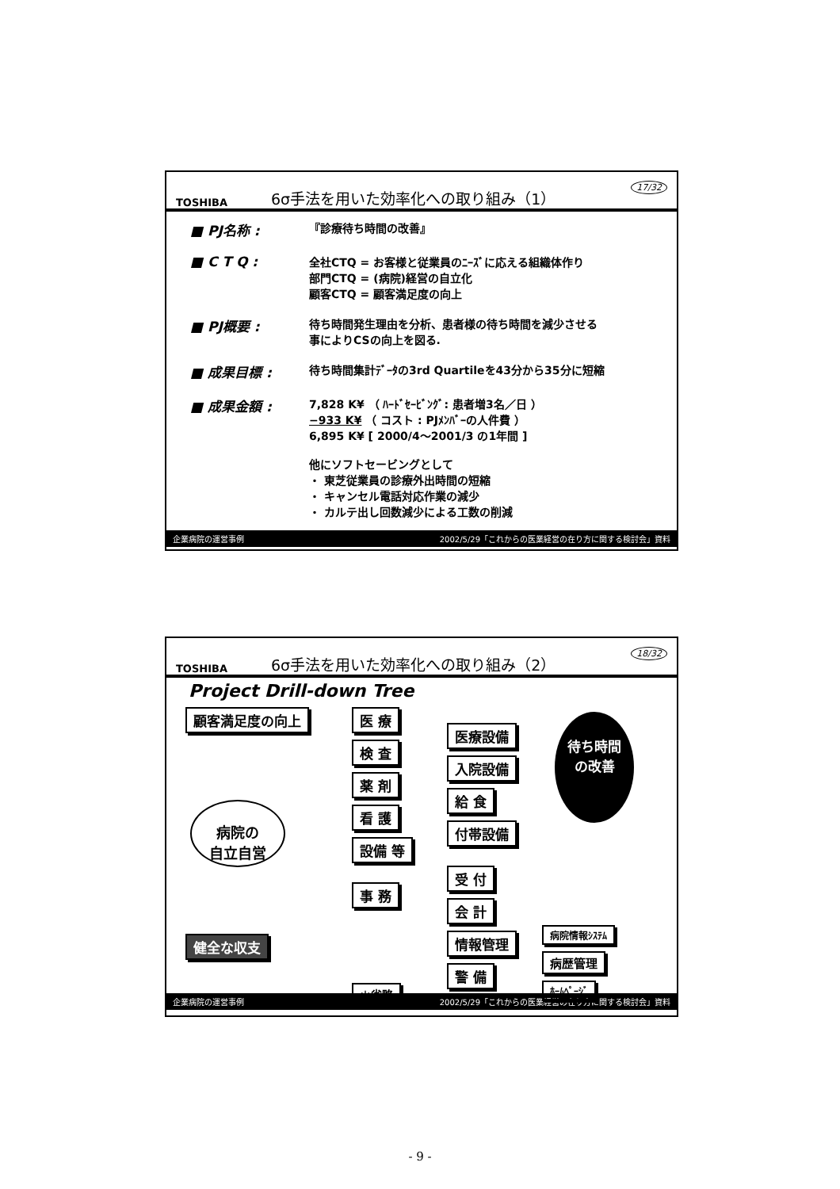TOSHIBA 6σ手法を用いた効率化への取り組み（1） 17/32
■ PJ名称 : 『診療待ち時間の改善』
■ C T Q : 全社CTQ = お客様と従業員のﾆｰｽﾞに応える組織体作り
部門CTQ = (病院)経営の自立化
顧客CTQ = 顧客満足度の向上
■ PJ概要 : 待ち時間発生理由を分析、患者様の待ち時間を減少させる
事によりCSの向上を図る.
■ 成果目標 : 待ち時間集計ﾃﾞｰﾀの3rd Quartileを43分から35分に短縮
■ 成果金額 : 7,828 K¥ （ ﾊｰﾄﾞｾｰﾋﾞﾝｸﾞ: 患者増3名／日 ）
−933 K¥ （ コスト : PJﾒﾝﾊﾞｰの人件費 ）
6,895 K¥ [ 2000/4～2001/3 の1年間 ]
他にソフトセービングとして
・ 東芝従業員の診療外出時間の短縮
・ キャンセル電話対応作業の減少
・ カルテ出し回数減少による工数の削減
企業病院の運営事例 2002/5/29「これからの医業経営の在り方に関する検討会」資料
TOSHIBA 6σ手法を用いた効率化への取り組み（2） 18/32
Project Drill-down Tree
顧客満足度の向上
病院の
自立自営
健全な収支
医 療 検 査 薬 剤 看 護 設備 等 事 務 ＊省略
医療設備 入院設備 給 食 付帯設備 受 付 会 計 情報管理 警 備
待ち時間
の改善
病院情報ｼｽﾃﾑ 病歴管理 ﾎｰﾑﾍﾟｰｼﾞ
企業病院の運営事例 2002/5/29「これからの医業経営の在り方に関する検討会」資料
- 9 -